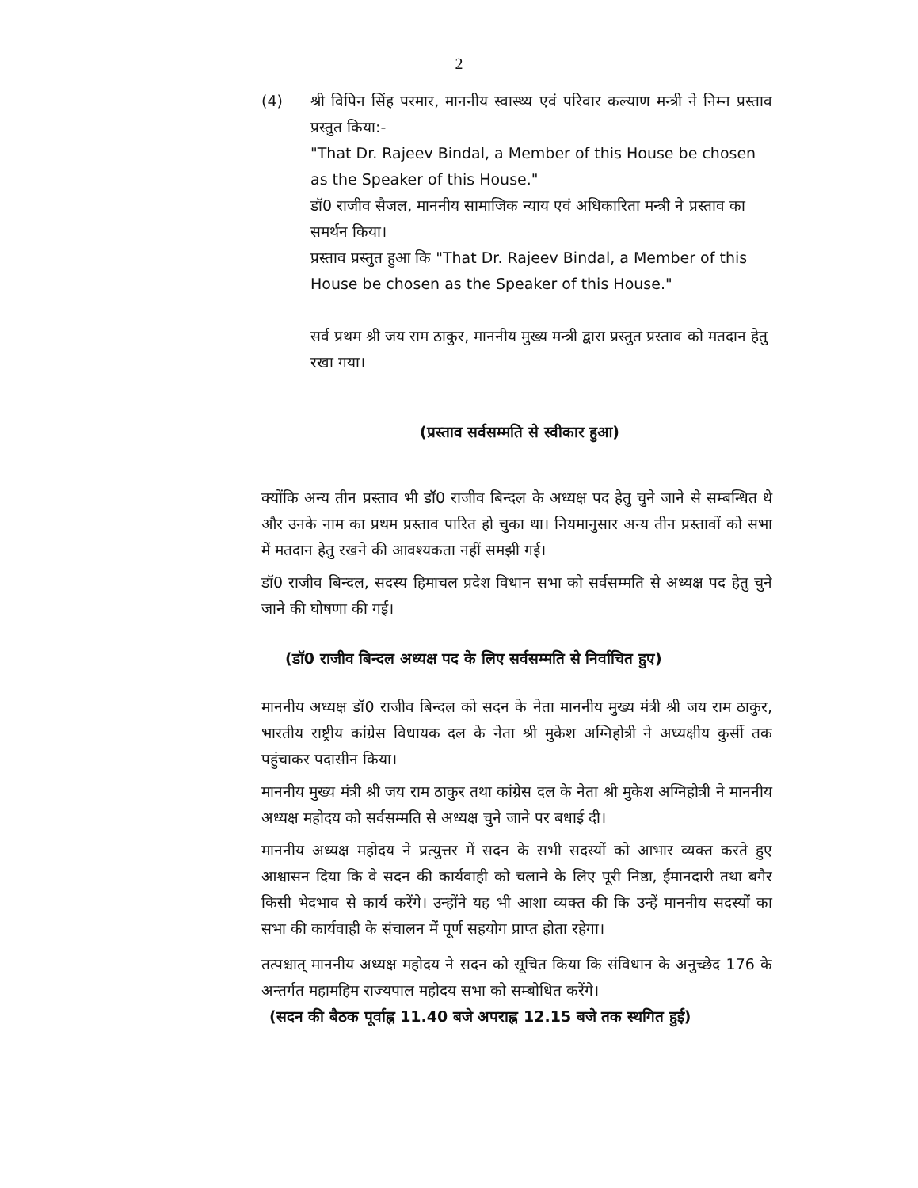2
(4) श्री विपिन सिंह परमार, माननीय स्वास्थ्य एवं परिवार कल्याण मन्त्री ने निम्न प्रस्ताव प्रस्तुत किया:-
"That Dr. Rajeev Bindal, a Member of this House be chosen as the Speaker of this House."
डॉ0 राजीव सैजल, माननीय सामाजिक न्याय एवं अधिकारिता मन्त्री ने प्रस्ताव का समर्थन किया।
प्रस्ताव प्रस्तुत हुआ कि "That Dr. Rajeev Bindal, a Member of this House be chosen as the Speaker of this House."
सर्व प्रथम श्री जय राम ठाकुर, माननीय मुख्य मन्त्री द्वारा प्रस्तुत प्रस्ताव को मतदान हेतु रखा गया।
(प्रस्ताव सर्वसम्मति से स्वीकार हुआ)
क्योंकि अन्य तीन प्रस्ताव भी डॉ0 राजीव बिन्दल के अध्यक्ष पद हेतु चुने जाने से सम्बन्धित थे और उनके नाम का प्रथम प्रस्ताव पारित हो चुका था। नियमानुसार अन्य तीन प्रस्तावों को सभा में मतदान हेतु रखने की आवश्यकता नहीं समझी गई।
डॉ0 राजीव बिन्दल, सदस्य हिमाचल प्रदेश विधान सभा को सर्वसम्मति से अध्यक्ष पद हेतु चुने जाने की घोषणा की गई।
(डॉ0 राजीव बिन्दल अध्यक्ष पद के लिए सर्वसम्मति से निर्वाचित हुए)
माननीय अध्यक्ष डॉ0 राजीव बिन्दल को सदन के नेता माननीय मुख्य मंत्री श्री जय राम ठाकुर, भारतीय राष्ट्रीय कांग्रेस विधायक दल के नेता श्री मुकेश अग्निहोत्री ने अध्यक्षीय कुर्सी तक पहुंचाकर पदासीन किया।
माननीय मुख्य मंत्री श्री जय राम ठाकुर तथा कांग्रेस दल के नेता श्री मुकेश अग्निहोत्री ने माननीय अध्यक्ष महोदय को सर्वसम्मति से अध्यक्ष चुने जाने पर बधाई दी।
माननीय अध्यक्ष महोदय ने प्रत्युत्तर में सदन के सभी सदस्यों को आभार व्यक्त करते हुए आश्वासन दिया कि वे सदन की कार्यवाही को चलाने के लिए पूरी निष्ठा, ईमानदारी तथा बगैर किसी भेदभाव से कार्य करेंगे। उन्होंने यह भी आशा व्यक्त की कि उन्हें माननीय सदस्यों का सभा की कार्यवाही के संचालन में पूर्ण सहयोग प्राप्त होता रहेगा।
तत्पश्चात् माननीय अध्यक्ष महोदय ने सदन को सूचित किया कि संविधान के अनुच्छेद 176 के अन्तर्गत महामहिम राज्यपाल महोदय सभा को सम्बोधित करेंगे।
(सदन की बैठक पूर्वाह्न 11.40 बजे अपराह्न 12.15 बजे तक स्थगित हुई)